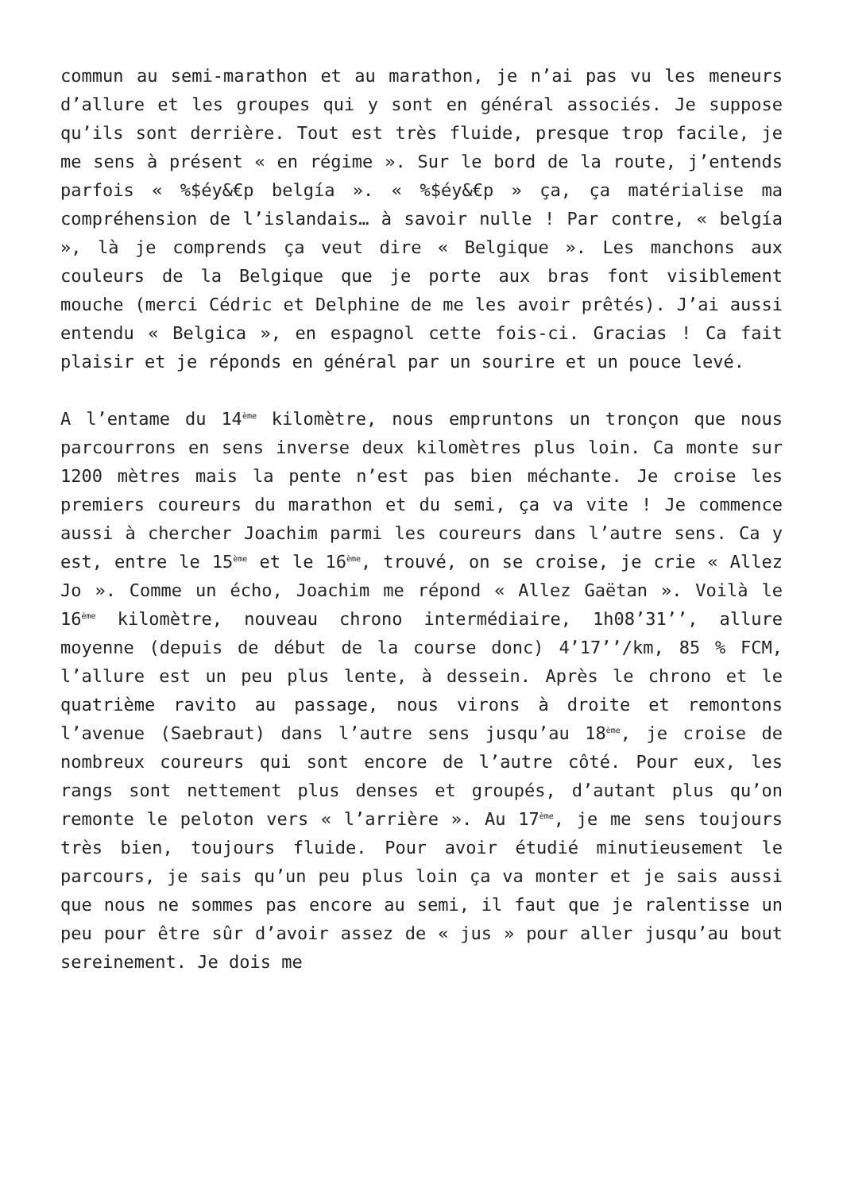commun au semi-marathon et au marathon, je n’ai pas vu les meneurs d’allure et les groupes qui y sont en général associés. Je suppose qu’ils sont derrière. Tout est très fluide, presque trop facile, je me sens à présent « en régime ». Sur le bord de la route, j’entends parfois « %$éy&€p belgía ». « %$éy&€p » ça, ça matérialise ma compréhension de l’islandais… à savoir nulle ! Par contre, « belgía », là je comprends ça veut dire « Belgique ». Les manchons aux couleurs de la Belgique que je porte aux bras font visiblement mouche (merci Cédric et Delphine de me les avoir prêtés). J’ai aussi entendu « Belgica », en espagnol cette fois-ci. Gracias ! Ca fait plaisir et je réponds en général par un sourire et un pouce levé.
A l’entame du 14<sup>ème</sup> kilomètre, nous empruntons un tronçon que nous parcourrons en sens inverse deux kilomètres plus loin. Ca monte sur 1200 mètres mais la pente n’est pas bien méchante. Je croise les premiers coureurs du marathon et du semi, ça va vite ! Je commence aussi à chercher Joachim parmi les coureurs dans l’autre sens. Ca y est, entre le 15<sup>ème</sup> et le 16<sup>ème</sup>, trouvé, on se croise, je crie « Allez Jo ». Comme un écho, Joachim me répond « Allez Gaëtan ». Voilà le 16<sup>ème</sup> kilomètre, nouveau chrono intermédiaire, 1h08’31’’, allure moyenne (depuis de début de la course donc) 4’17’’/km, 85 % FCM, l’allure est un peu plus lente, à dessein. Après le chrono et le quatrième ravito au passage, nous virons à droite et remontons l’avenue (Saebraut) dans l’autre sens jusqu’au 18<sup>ème</sup>, je croise de nombreux coureurs qui sont encore de l’autre côté. Pour eux, les rangs sont nettement plus denses et groupés, d’autant plus qu’on remonte le peloton vers « l’arrière ». Au 17<sup>ème</sup>, je me sens toujours très bien, toujours fluide. Pour avoir étudié minutieusement le parcours, je sais qu’un peu plus loin ça va monter et je sais aussi que nous ne sommes pas encore au semi, il faut que je ralentisse un peu pour être sûr d’avoir assez de « jus » pour aller jusqu’au bout sereinement. Je dois me